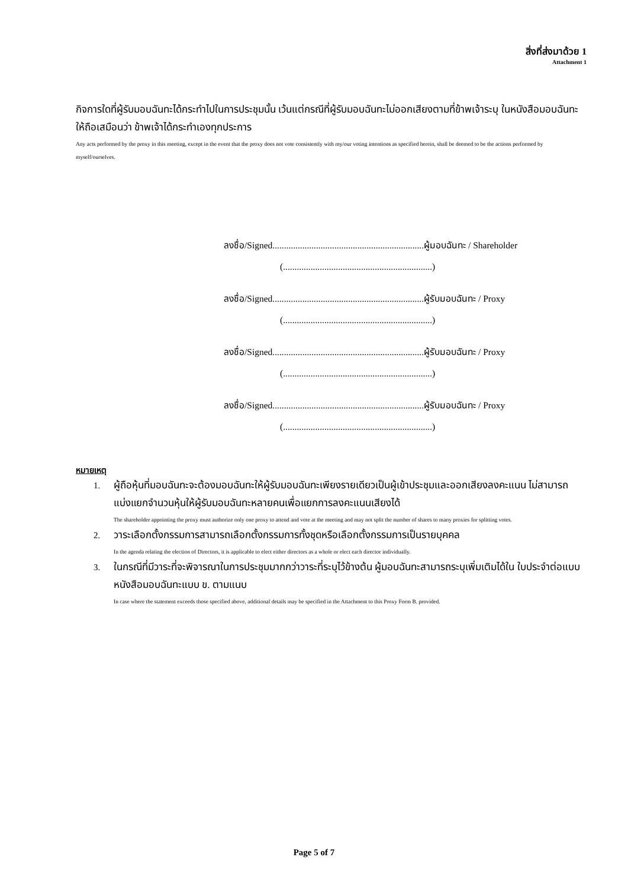สิ่งที่ส่งมาด้วย 1
Attachment 1
กิจการใดที่ผู้รับมอบฉันทะได้กระทำไปในการประชุมนั้น เว้นแต่กรณีที่ผู้รับมอบฉันทะไม่ออกเสียงตามที่ข้าพเจ้าระบุ ในหนังสือมอบฉันทะให้ถือเสมือนว่า ข้าพเจ้าได้กระทำเองทุกประการ
Any acts performed by the proxy in this meeting, except in the event that the proxy does not vote consistently with my/our voting intentions as specified herein, shall be deemed to be the actions performed by myself/ourselves.
ลงชื่อ/Signed..................................................................ผู้มอบฉันทะ / Shareholder
(.................................................................)
ลงชื่อ/Signed..................................................................ผู้รับมอบฉันทะ / Proxy
(.................................................................)
ลงชื่อ/Signed..................................................................ผู้รับมอบฉันทะ / Proxy
(.................................................................)
ลงชื่อ/Signed..................................................................ผู้รับมอบฉันทะ / Proxy
(.................................................................)
หมายเหตุ
1. ผู้ถือหุ้นที่มอบฉันทะจะต้องมอบฉันทะให้ผู้รับมอบฉันทะเพียงรายเดียวเป็นผู้เข้าประชุมและออกเสียงลงคะแนน ไม่สามารถแบ่งแยกจำนวนหุ้นให้ผู้รับมอบฉันทะหลายคนเพื่อแยกการลงคะแนนเสียงได้
The shareholder appointing the proxy must authorize only one proxy to attend and vote at the meeting and may not split the number of shares to many proxies for splitting votes.
2. วาระเลือกตั้งกรรมการสามารถเลือกตั้งกรรมการทั้งชุดหรือเลือกตั้งกรรมการเป็นรายบุคคล
In the agenda relating the election of Directors, it is applicable to elect either directors as a whole or elect each director individually.
3. ในกรณีที่มีวาระที่จะพิจารณาในการประชุมมากกว่าวาระที่ระบุไว้ข้างต้น ผู้มอบฉันทะสามารถระบุเพิ่มเติมได้ใน ใบประจำต่อแบบหนังสือมอบฉันทะแบบ ข. ตามแนบ
In case where the statement exceeds those specified above, additional details may be specified in the Attachment to this Proxy Form B. provided.
Page 5 of 7